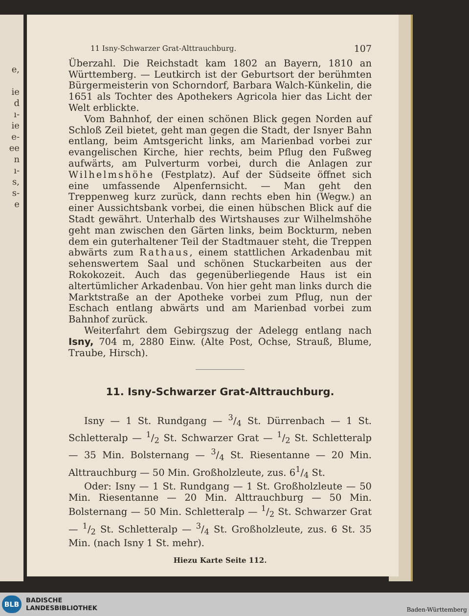e,
ie
d
ı-
ie
e-
ee
n
ı-
s,
s-
e
11 Isny-Schwarzer Grat-Alttrauchburg. 107
Überzahl. Die Reichstadt kam 1802 an Bayern, 1810 an Württemberg. — Leutkirch ist der Geburtsort der berühmten Bürgermeisterin von Schorndorf, Barbara Walch-Künkelin, die 1651 als Tochter des Apothekers Agricola hier das Licht der Welt erblickte.
Vom Bahnhof, der einen schönen Blick gegen Norden auf Schloß Zeil bietet, geht man gegen die Stadt, der Isnyer Bahn entlang, beim Amtsgericht links, am Marienbad vorbei zur evangelischen Kirche, hier rechts, beim Pflug den Fußweg aufwärts, am Pulverturm vorbei, durch die Anlagen zur Wilhelmshöhe (Festplatz). Auf der Südseite öffnet sich eine umfassende Alpenfernsicht. — Man geht den Treppenweg kurz zurück, dann rechts eben hin (Wegw.) an einer Aussichtsbank vorbei, die einen hübschen Blick auf die Stadt gewährt. Unterhalb des Wirtshauses zur Wilhelmshöhe geht man zwischen den Gärten links, beim Bockturm, neben dem ein guterhaltener Teil der Stadtmauer steht, die Treppen abwärts zum Rathaus, einem stattlichen Arkadenbau mit sehenswertem Saal und schönen Stuckarbeiten aus der Rokokozeit. Auch das gegenüberliegende Haus ist ein altertümlicher Arkadenbau. Von hier geht man links durch die Marktstraße an der Apotheke vorbei zum Pflug, nun der Eschach entlang abwärts und am Marienbad vorbei zum Bahnhof zurück.
Weiterfahrt dem Gebirgszug der Adelegg entlang nach Isny, 704 m, 2880 Einw. (Alte Post, Ochse, Strauß, Blume, Traube, Hirsch).
11. Isny-Schwarzer Grat-Alttrauchburg.
Isny — 1 St. Rundgang — 3/4 St. Dürrenbach — 1 St. Schletteralp — 1/2 St. Schwarzer Grat — 1/2 St. Schletteralp — 35 Min. Bolsternang — 3/4 St. Riesentanne — 20 Min. Alttrauchburg — 50 Min. Großholzleute, zus. 61/4 St.
Oder: Isny — 1 St. Rundgang — 1 St. Großholzleute — 50 Min. Riesentanne — 20 Min. Alttrauchburg — 50 Min. Bolsternang — 50 Min. Schletteralp — 1/2 St. Schwarzer Grat — 1/2 St. Schletteralp — 3/4 St. Großholzleute, zus. 6 St. 35 Min. (nach Isny 1 St. mehr).
Hiezu Karte Seite 112.
BLB
BADISCHE
LANDESBIBLIOTHEK
Baden-Württemberg